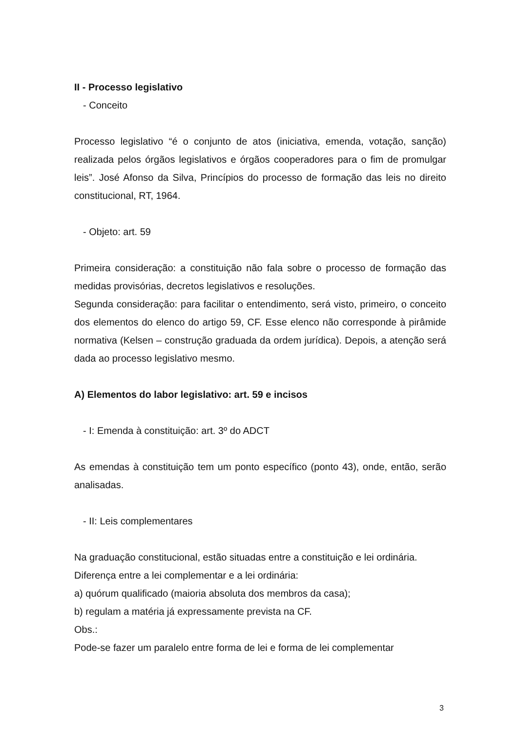II - Processo legislativo
- Conceito
Processo legislativo “é o conjunto de atos (iniciativa, emenda, votação, sanção) realizada pelos órgãos legislativos e órgãos cooperadores para o fim de promulgar leis”. José Afonso da Silva, Princípios do processo de formação das leis no direito constitucional, RT, 1964.
- Objeto: art. 59
Primeira consideração: a constituição não fala sobre o processo de formação das medidas provisórias, decretos legislativos e resoluções.
Segunda consideração: para facilitar o entendimento, será visto, primeiro, o conceito dos elementos do elenco do artigo 59, CF. Esse elenco não corresponde à pirâmide normativa (Kelsen – construção graduada da ordem jurídica). Depois, a atenção será dada ao processo legislativo mesmo.
A) Elementos do labor legislativo: art. 59 e incisos
- I: Emenda à constituição: art. 3º do ADCT
As emendas à constituição tem um ponto específico (ponto 43), onde, então, serão analisadas.
- II: Leis complementares
Na graduação constitucional, estão situadas entre a constituição e lei ordinária.
Diferença entre a lei complementar e a lei ordinária:
a) quórum qualificado (maioria absoluta dos membros da casa);
b) regulam a matéria já expressamente prevista na CF.
Obs.:
Pode-se fazer um paralelo entre forma de lei e forma de lei complementar
3